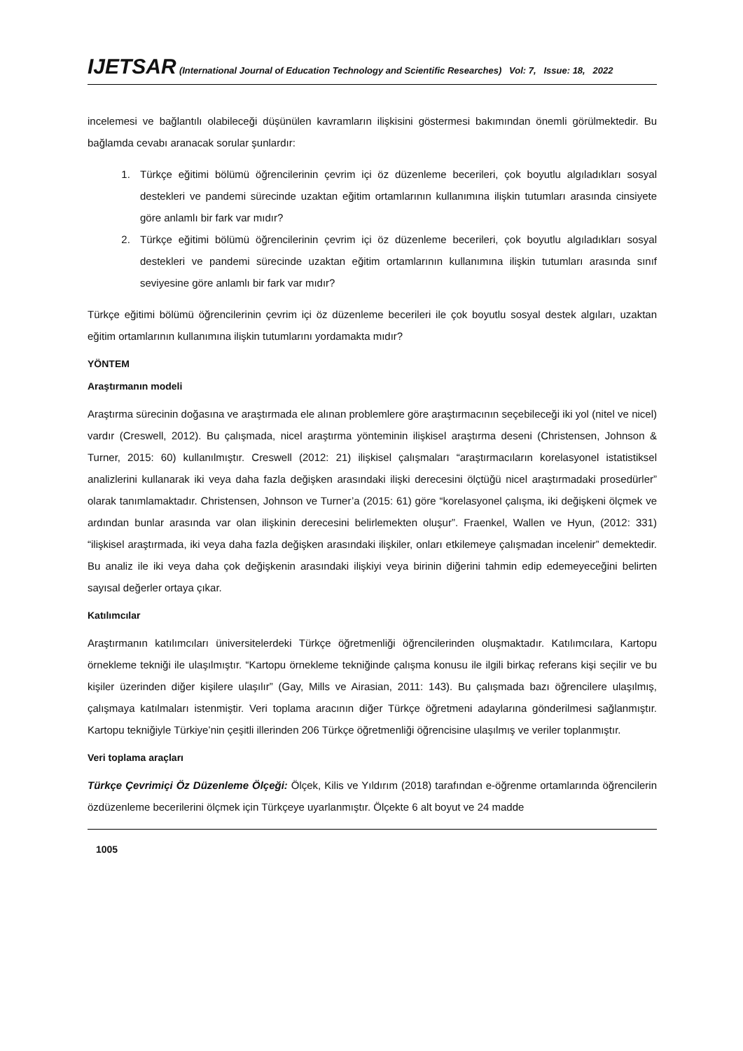IJETSAR (International Journal of Education Technology and Scientific Researches) Vol: 7, Issue: 18, 2022
incelemesi ve bağlantılı olabileceği düşünülen kavramların ilişkisini göstermesi bakımından önemli görülmektedir. Bu bağlamda cevabı aranacak sorular şunlardır:
1. Türkçe eğitimi bölümü öğrencilerinin çevrim içi öz düzenleme becerileri, çok boyutlu algıladıkları sosyal destekleri ve pandemi sürecinde uzaktan eğitim ortamlarının kullanımına ilişkin tutumları arasında cinsiyete göre anlamlı bir fark var mıdır?
2. Türkçe eğitimi bölümü öğrencilerinin çevrim içi öz düzenleme becerileri, çok boyutlu algıladıkları sosyal destekleri ve pandemi sürecinde uzaktan eğitim ortamlarının kullanımına ilişkin tutumları arasında sınıf seviyesine göre anlamlı bir fark var mıdır?
Türkçe eğitimi bölümü öğrencilerinin çevrim içi öz düzenleme becerileri ile çok boyutlu sosyal destek algıları, uzaktan eğitim ortamlarının kullanımına ilişkin tutumlarını yordamakta mıdır?
YÖNTEM
Araştırmanın modeli
Araştırma sürecinin doğasına ve araştırmada ele alınan problemlere göre araştırmacının seçebileceği iki yol (nitel ve nicel) vardır (Creswell, 2012). Bu çalışmada, nicel araştırma yönteminin ilişkisel araştırma deseni (Christensen, Johnson & Turner, 2015: 60) kullanılmıştır. Creswell (2012: 21) ilişkisel çalışmaları “araştırmacıların korelasyonel istatistiksel analizlerini kullanarak iki veya daha fazla değişken arasındaki ilişki derecesini ölçtüğü nicel araştırmadaki prosedürler” olarak tanımlamaktadır. Christensen, Johnson ve Turner’a (2015: 61) göre “korelasyonel çalışma, iki değişkeni ölçmek ve ardından bunlar arasında var olan ilişkinin derecesini belirlemekten oluşur”. Fraenkel, Wallen ve Hyun, (2012: 331) “ilişkisel araştırmada, iki veya daha fazla değişken arasındaki ilişkiler, onları etkilemeye çalışmadan incelenir” demektedir. Bu analiz ile iki veya daha çok değişkenin arasındaki ilişkiyi veya birinin diğerini tahmin edip edemeyeceğini belirten sayısal değerler ortaya çıkar.
Katılımcılar
Araştırmanın katılımcıları üniversitelerdeki Türkçe öğretmenliği öğrencilerinden oluşmaktadır. Katılımcılara, Kartopu örnekleme tekniği ile ulaşılmıştır. “Kartopu örnekleme tekniğinde çalışma konusu ile ilgili birkaç referans kişi seçilir ve bu kişiler üzerinden diğer kişilere ulaşılır” (Gay, Mills ve Airasian, 2011: 143). Bu çalışmada bazı öğrencilere ulaşılmış, çalışmaya katılmaları istenmiştir. Veri toplama aracının diğer Türkçe öğretmeni adaylarına gönderilmesi sağlanmıştır. Kartopu tekniğiyle Türkiye’nin çeşitli illerinden 206 Türkçe öğretmenliği öğrencisine ulaşılmış ve veriler toplanmıştır.
Veri toplama araçları
Türkçe Çevrimiçi Öz Düzenleme Ölçeği: Ölçek, Kilis ve Yıldırım (2018) tarafından e-öğrenme ortamlarında öğrencilerin özdüzenleme becerilerini ölçmek için Türkçeye uyarlanmıştır. Ölçekte 6 alt boyut ve 24 madde
1005